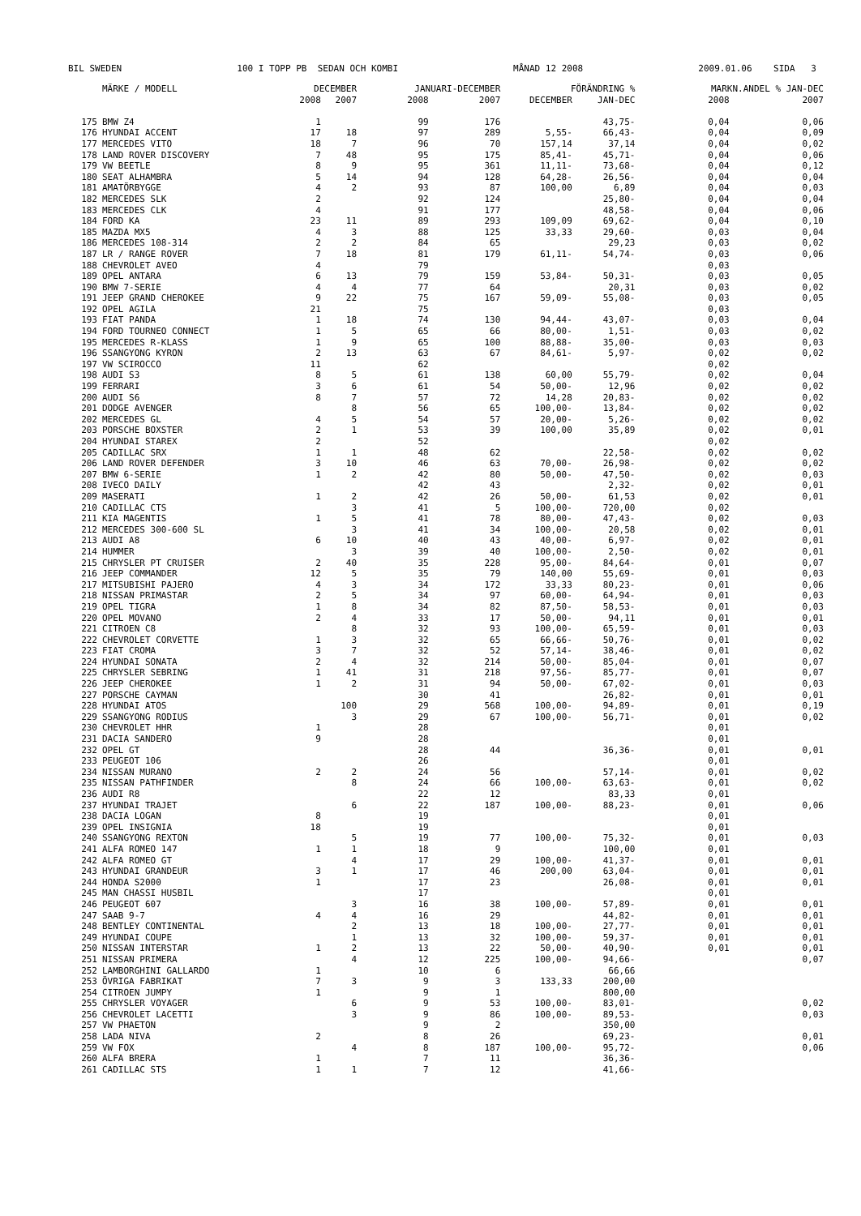BIL SWEDEN 100 I TOPP PB SEDAN OCH KOMBI MÅNAD 12 2008 2009.01.06 SIDA 3
| | MÄRKE / MODELL | DECEMBER | | JANUARI-DECEMBER | | FÖRÄNDRING % | | MARKN.ANDEL % JAN-DEC | |
| --- | --- | --- | --- | --- | --- | --- | --- | --- | --- |
| | | 2008 | 2007 | 2008 | 2007 | DECEMBER | JAN-DEC | 2008 | 2007 |
| 175 | BMW Z4 | 1 | | 99 | 176 | | 43,75- | 0,04 | 0,06 |
| 176 | HYUNDAI ACCENT | 17 | 18 | 97 | 289 | 5,55- | 66,43- | 0,04 | 0,09 |
| 177 | MERCEDES VITO | 18 | 7 | 96 | 70 | 157,14 | 37,14 | 0,04 | 0,02 |
| 178 | LAND ROVER DISCOVERY | 7 | 48 | 95 | 175 | 85,41- | 45,71- | 0,04 | 0,06 |
| 179 | VW BEETLE | 8 | 9 | 95 | 361 | 11,11- | 73,68- | 0,04 | 0,12 |
| 180 | SEAT ALHAMBRA | 5 | 14 | 94 | 128 | 64,28- | 26,56- | 0,04 | 0,04 |
| 181 | AMATÖRBYGGE | 4 | 2 | 93 | 87 | 100,00 | 6,89 | 0,04 | 0,03 |
| 182 | MERCEDES SLK | 2 | | 92 | 124 | | 25,80- | 0,04 | 0,04 |
| 183 | MERCEDES CLK | 4 | | 91 | 177 | | 48,58- | 0,04 | 0,06 |
| 184 | FORD KA | 23 | 11 | 89 | 293 | 109,09 | 69,62- | 0,04 | 0,10 |
| 185 | MAZDA MX5 | 4 | 3 | 88 | 125 | 33,33 | 29,60- | 0,03 | 0,04 |
| 186 | MERCEDES 108-314 | 2 | 2 | 84 | 65 | | 29,23 | 0,03 | 0,02 |
| 187 | LR / RANGE ROVER | 7 | 18 | 81 | 179 | 61,11- | 54,74- | 0,03 | 0,06 |
| 188 | CHEVROLET AVEO | 4 | | 79 | | | | 0,03 | |
| 189 | OPEL ANTARA | 6 | 13 | 79 | 159 | 53,84- | 50,31- | 0,03 | 0,05 |
| 190 | BMW 7-SERIE | 4 | 4 | 77 | 64 | | 20,31 | 0,03 | 0,02 |
| 191 | JEEP GRAND CHEROKEE | 9 | 22 | 75 | 167 | 59,09- | 55,08- | 0,03 | 0,05 |
| 192 | OPEL AGILA | 21 | | 75 | | | | 0,03 | |
| 193 | FIAT PANDA | 1 | 18 | 74 | 130 | 94,44- | 43,07- | 0,03 | 0,04 |
| 194 | FORD TOURNEO CONNECT | 1 | 5 | 65 | 66 | 80,00- | 1,51- | 0,03 | 0,02 |
| 195 | MERCEDES R-KLASS | 1 | 9 | 65 | 100 | 88,88- | 35,00- | 0,03 | 0,03 |
| 196 | SSANGYONG KYRON | 2 | 13 | 63 | 67 | 84,61- | 5,97- | 0,02 | 0,02 |
| 197 | VW SCIROCCO | 11 | | 62 | | | | 0,02 | |
| 198 | AUDI S3 | 8 | 5 | 61 | 138 | 60,00 | 55,79- | 0,02 | 0,04 |
| 199 | FERRARI | 3 | 6 | 61 | 54 | 50,00- | 12,96 | 0,02 | 0,02 |
| 200 | AUDI S6 | 8 | 7 | 57 | 72 | 14,28 | 20,83- | 0,02 | 0,02 |
| 201 | DODGE AVENGER | | 8 | 56 | 65 | 100,00- | 13,84- | 0,02 | 0,02 |
| 202 | MERCEDES GL | 4 | 5 | 54 | 57 | 20,00- | 5,26- | 0,02 | 0,02 |
| 203 | PORSCHE BOXSTER | 2 | 1 | 53 | 39 | 100,00 | 35,89 | 0,02 | 0,01 |
| 204 | HYUNDAI STAREX | 2 | | 52 | | | | 0,02 | |
| 205 | CADILLAC SRX | 1 | 1 | 48 | 62 | | 22,58- | 0,02 | 0,02 |
| 206 | LAND ROVER DEFENDER | 3 | 10 | 46 | 63 | 70,00- | 26,98- | 0,02 | 0,02 |
| 207 | BMW 6-SERIE | 1 | 2 | 42 | 80 | 50,00- | 47,50- | 0,02 | 0,03 |
| 208 | IVECO DAILY | | | 42 | 43 | | 2,32- | 0,02 | 0,01 |
| 209 | MASERATI | 1 | 2 | 42 | 26 | 50,00- | 61,53 | 0,02 | 0,01 |
| 210 | CADILLAC CTS | | 3 | 41 | 5 | 100,00- | 720,00 | 0,02 | |
| 211 | KIA MAGENTIS | 1 | 5 | 41 | 78 | 80,00- | 47,43- | 0,02 | 0,03 |
| 212 | MERCEDES 300-600 SL | | 3 | 41 | 34 | 100,00- | 20,58 | 0,02 | 0,01 |
| 213 | AUDI A8 | 6 | 10 | 40 | 43 | 40,00- | 6,97- | 0,02 | 0,01 |
| 214 | HUMMER | | 3 | 39 | 40 | 100,00- | 2,50- | 0,02 | 0,01 |
| 215 | CHRYSLER PT CRUISER | 2 | 40 | 35 | 228 | 95,00- | 84,64- | 0,01 | 0,07 |
| 216 | JEEP COMMANDER | 12 | 5 | 35 | 79 | 140,00 | 55,69- | 0,01 | 0,03 |
| 217 | MITSUBISHI PAJERO | 4 | 3 | 34 | 172 | 33,33 | 80,23- | 0,01 | 0,06 |
| 218 | NISSAN PRIMASTAR | 2 | 5 | 34 | 97 | 60,00- | 64,94- | 0,01 | 0,03 |
| 219 | OPEL TIGRA | 1 | 8 | 34 | 82 | 87,50- | 58,53- | 0,01 | 0,03 |
| 220 | OPEL MOVANO | 2 | 4 | 33 | 17 | 50,00- | 94,11 | 0,01 | 0,01 |
| 221 | CITROEN C8 | | 8 | 32 | 93 | 100,00- | 65,59- | 0,01 | 0,03 |
| 222 | CHEVROLET CORVETTE | 1 | 3 | 32 | 65 | 66,66- | 50,76- | 0,01 | 0,02 |
| 223 | FIAT CROMA | 3 | 7 | 32 | 52 | 57,14- | 38,46- | 0,01 | 0,02 |
| 224 | HYUNDAI SONATA | 2 | 4 | 32 | 214 | 50,00- | 85,04- | 0,01 | 0,07 |
| 225 | CHRYSLER SEBRING | 1 | 41 | 31 | 218 | 97,56- | 85,77- | 0,01 | 0,07 |
| 226 | JEEP CHEROKEE | 1 | 2 | 31 | 94 | 50,00- | 67,02- | 0,01 | 0,03 |
| 227 | PORSCHE CAYMAN | | | 30 | 41 | | 26,82- | 0,01 | 0,01 |
| 228 | HYUNDAI ATOS | | 100 | 29 | 568 | 100,00- | 94,89- | 0,01 | 0,19 |
| 229 | SSANGYONG RODIUS | | 3 | 29 | 67 | 100,00- | 56,71- | 0,01 | 0,02 |
| 230 | CHEVROLET HHR | 1 | | 28 | | | | 0,01 | |
| 231 | DACIA SANDERO | 9 | | 28 | | | | 0,01 | |
| 232 | OPEL GT | | | 28 | 44 | | 36,36- | 0,01 | 0,01 |
| 233 | PEUGEOT 106 | | | 26 | | | | 0,01 | |
| 234 | NISSAN MURANO | 2 | 2 | 24 | 56 | | 57,14- | 0,01 | 0,02 |
| 235 | NISSAN PATHFINDER | | 8 | 24 | 66 | 100,00- | 63,63- | 0,01 | 0,02 |
| 236 | AUDI R8 | | | 22 | 12 | | 83,33 | 0,01 | |
| 237 | HYUNDAI TRAJET | | 6 | 22 | 187 | 100,00- | 88,23- | 0,01 | 0,06 |
| 238 | DACIA LOGAN | 8 | | 19 | | | | 0,01 | |
| 239 | OPEL INSIGNIA | 18 | | 19 | | | | 0,01 | |
| 240 | SSANGYONG REXTON | | 5 | 19 | 77 | 100,00- | 75,32- | 0,01 | 0,03 |
| 241 | ALFA ROMEO 147 | 1 | 1 | 18 | 9 | | 100,00 | 0,01 | |
| 242 | ALFA ROMEO GT | | 4 | 17 | 29 | 100,00- | 41,37- | 0,01 | 0,01 |
| 243 | HYUNDAI GRANDEUR | 3 | 1 | 17 | 46 | 200,00 | 63,04- | 0,01 | 0,01 |
| 244 | HONDA S2000 | 1 | | 17 | 23 | | 26,08- | 0,01 | 0,01 |
| 245 | MAN CHASSI HUSBIL | | | 17 | | | | 0,01 | |
| 246 | PEUGEOT 607 | | 3 | 16 | 38 | 100,00- | 57,89- | 0,01 | 0,01 |
| 247 | SAAB 9-7 | 4 | 4 | 16 | 29 | | 44,82- | 0,01 | 0,01 |
| 248 | BENTLEY CONTINENTAL | | 2 | 13 | 18 | 100,00- | 27,77- | 0,01 | 0,01 |
| 249 | HYUNDAI COUPE | | 1 | 13 | 32 | 100,00- | 59,37- | 0,01 | 0,01 |
| 250 | NISSAN INTERSTAR | 1 | 2 | 13 | 22 | 50,00- | 40,90- | 0,01 | 0,01 |
| 251 | NISSAN PRIMERA | | 4 | 12 | 225 | 100,00- | 94,66- | | 0,07 |
| 252 | LAMBORGHINI GALLARDO | 1 | | 10 | 6 | | 66,66 | | |
| 253 | ÖVRIGA FABRIKAT | 7 | 3 | 9 | 3 | 133,33 | 200,00 | | |
| 254 | CITROEN JUMPY | 1 | | 9 | 1 | | 800,00 | | |
| 255 | CHRYSLER VOYAGER | | 6 | 9 | 53 | 100,00- | 83,01- | | 0,02 |
| 256 | CHEVROLET LACETTI | | 3 | 9 | 86 | 100,00- | 89,53- | | 0,03 |
| 257 | VW PHAETON | | | 9 | 2 | | 350,00 | | |
| 258 | LADA NIVA | 2 | | 8 | 26 | | 69,23- | | 0,01 |
| 259 | VW FOX | | 4 | 8 | 187 | 100,00- | 95,72- | | 0,06 |
| 260 | ALFA BRERA | 1 | | 7 | 11 | | 36,36- | | |
| 261 | CADILLAC STS | 1 | 1 | 7 | 12 | | 41,66- | | |